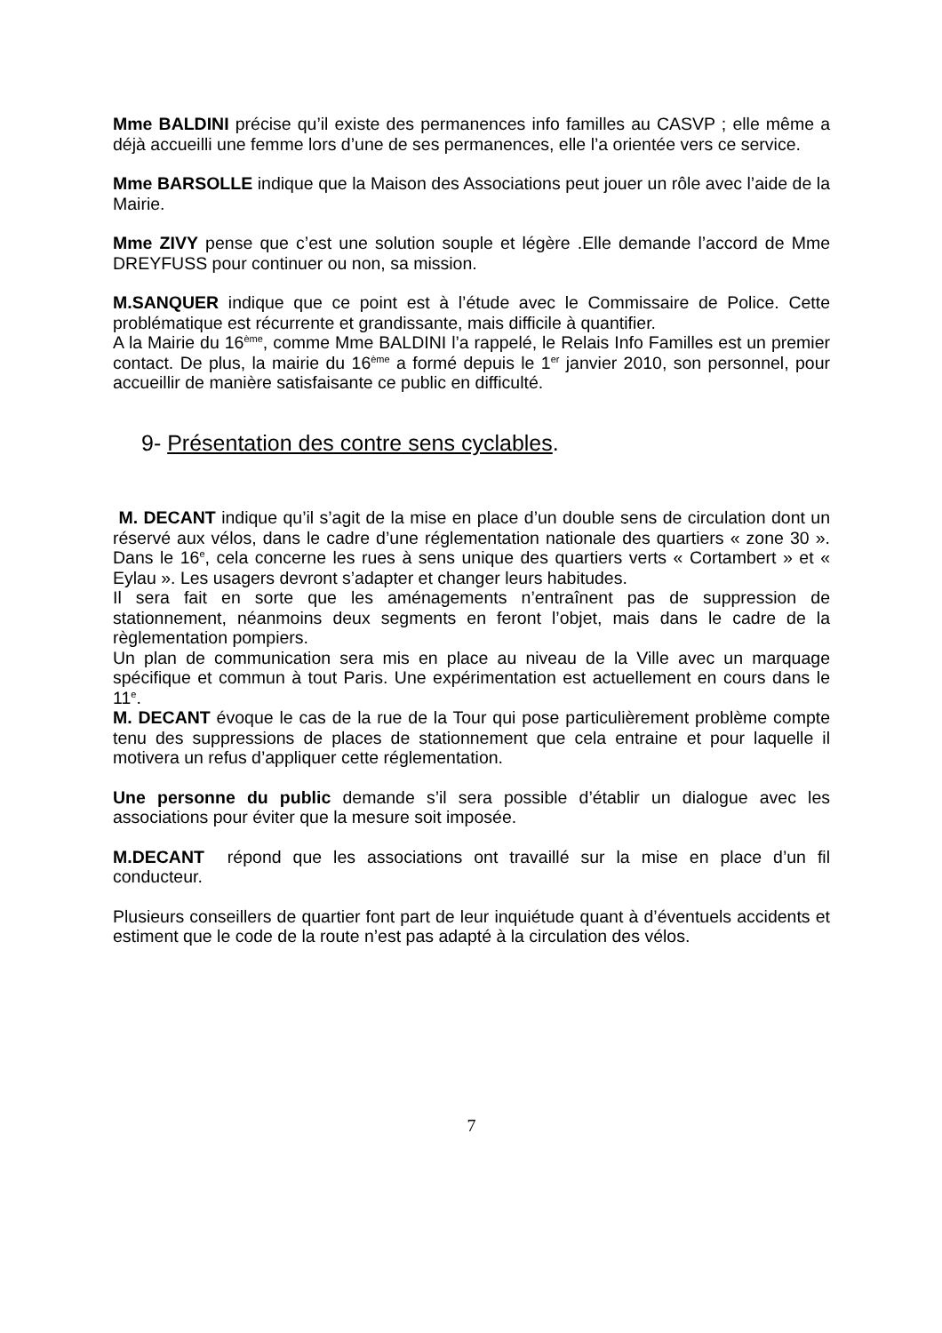Mme BALDINI précise qu’il existe des permanences info familles au CASVP ; elle même a déjà accueilli une femme lors d’une de ses permanences, elle l’a orientée vers ce service.
Mme BARSOLLE indique que la Maison des Associations peut jouer un rôle avec l’aide de la Mairie.
Mme ZIVY pense que c’est une solution souple et légère .Elle demande l’accord de Mme DREYFUSS pour continuer ou non, sa mission.
M.SANQUER indique que ce point est à l’étude avec le Commissaire de Police. Cette problématique est récurrente et grandissante, mais difficile à quantifier.
A la Mairie du 16<sup>ème</sup>, comme Mme BALDINI l’a rappelé, le Relais Info Familles est un premier contact. De plus, la mairie du 16<sup>ème</sup> a formé depuis le 1<sup>er</sup> janvier 2010, son personnel, pour accueillir de manière satisfaisante ce public en difficulté.
9- Présentation des contre sens cyclables.
M. DECANT indique qu’il s’agit de la mise en place d’un double sens de circulation dont un réservé aux vélos, dans le cadre d’une réglementation nationale des quartiers « zone 30 ». Dans le 16<sup>e</sup>, cela concerne les rues à sens unique des quartiers verts « Cortambert » et « Eylau ». Les usagers devront s’adapter et changer leurs habitudes.
Il sera fait en sorte que les aménagements n’entraînent pas de suppression de stationnement, néanmoins deux segments en feront l’objet, mais dans le cadre de la règlementation pompiers.
Un plan de communication sera mis en place au niveau de la Ville avec un marquage spécifique et commun à tout Paris. Une expérimentation est actuellement en cours dans le 11<sup>e</sup>.
M. DECANT évoque le cas de la rue de la Tour qui pose particulièrement problème compte tenu des suppressions de places de stationnement que cela entraine et pour laquelle il motivera un refus d’appliquer cette réglementation.
Une personne du public demande s’il sera possible d’établir un dialogue avec les associations pour éviter que la mesure soit imposée.
M.DECANT répond que les associations ont travaillé sur la mise en place d’un fil conducteur.
Plusieurs conseillers de quartier font part de leur inquiétude quant à d’éventuels accidents et estiment que le code de la route n’est pas adapté à la circulation des vélos.
7